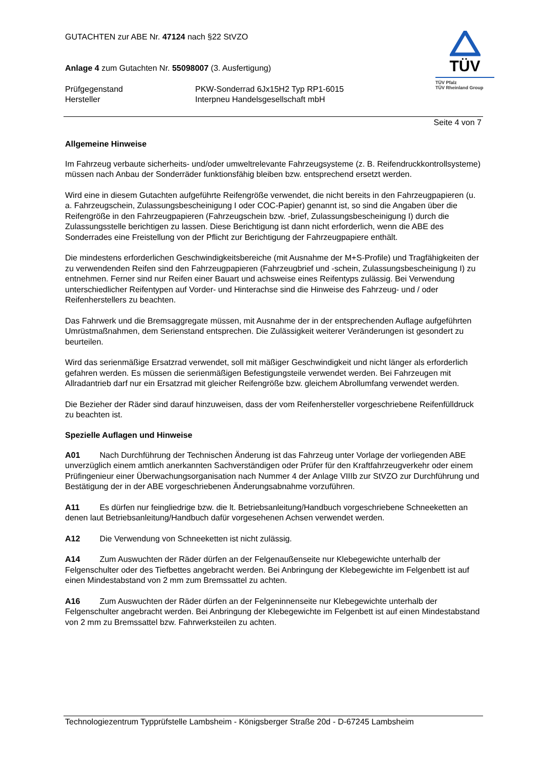TÜV
TÜV Pfalz
TÜV Rheinland Group
GUTACHTEN zur ABE Nr. 47124 nach §22 StVZO
Anlage 4 zum Gutachten Nr. 55098007 (3. Ausfertigung)
Prüfgegenstand PKW-Sonderrad 6Jx15H2 Typ RP1-6015
Hersteller Interpneu Handelsgesellschaft mbH
Seite 4 von 7
Allgemeine Hinweise
Im Fahrzeug verbaute sicherheits- und/oder umweltrelevante Fahrzeugsysteme (z. B. Reifendruckkontrollsysteme) müssen nach Anbau der Sonderräder funktionsfähig bleiben bzw. entsprechend ersetzt werden.
Wird eine in diesem Gutachten aufgeführte Reifengröße verwendet, die nicht bereits in den Fahrzeugpapieren (u. a. Fahrzeugschein, Zulassungsbescheinigung I oder COC-Papier) genannt ist, so sind die Angaben über die Reifengröße in den Fahrzeugpapieren (Fahrzeugschein bzw. -brief, Zulassungsbescheinigung I) durch die Zulassungsstelle berichtigen zu lassen. Diese Berichtigung ist dann nicht erforderlich, wenn die ABE des Sonderrades eine Freistellung von der Pflicht zur Berichtigung der Fahrzeugpapiere enthält.
Die mindestens erforderlichen Geschwindigkeitsbereiche (mit Ausnahme der M+S-Profile) und Tragfähigkeiten der zu verwendenden Reifen sind den Fahrzeugpapieren (Fahrzeugbrief und -schein, Zulassungsbescheinigung I) zu entnehmen. Ferner sind nur Reifen einer Bauart und achsweise eines Reifentyps zulässig. Bei Verwendung unterschiedlicher Reifentypen auf Vorder- und Hinterachse sind die Hinweise des Fahrzeug- und / oder Reifenherstellers zu beachten.
Das Fahrwerk und die Bremsaggregate müssen, mit Ausnahme der in der entsprechenden Auflage aufgeführten Umrüstmaßnahmen, dem Serienstand entsprechen. Die Zulässigkeit weiterer Veränderungen ist gesondert zu beurteilen.
Wird das serienmäßige Ersatzrad verwendet, soll mit mäßiger Geschwindigkeit und nicht länger als erforderlich gefahren werden. Es müssen die serienmäßigen Befestigungsteile verwendet werden. Bei Fahrzeugen mit Allradantrieb darf nur ein Ersatzrad mit gleicher Reifengröße bzw. gleichem Abrollumfang verwendet werden.
Die Bezieher der Räder sind darauf hinzuweisen, dass der vom Reifenhersteller vorgeschriebene Reifenfülldruck zu beachten ist.
Spezielle Auflagen und Hinweise
A01 Nach Durchführung der Technischen Änderung ist das Fahrzeug unter Vorlage der vorliegenden ABE unverzüglich einem amtlich anerkannten Sachverständigen oder Prüfer für den Kraftfahrzeugverkehr oder einem Prüfingenieur einer Überwachungsorganisation nach Nummer 4 der Anlage VIIIb zur StVZO zur Durchführung und Bestätigung der in der ABE vorgeschriebenen Änderungsabnahme vorzuführen.
A11 Es dürfen nur feingliedrige bzw. die lt. Betriebsanleitung/Handbuch vorgeschriebene Schneeketten an denen laut Betriebsanleitung/Handbuch dafür vorgesehenen Achsen verwendet werden.
A12 Die Verwendung von Schneeketten ist nicht zulässig.
A14 Zum Auswuchten der Räder dürfen an der Felgenaußenseite nur Klebegewichte unterhalb der Felgenschulter oder des Tiefbettes angebracht werden. Bei Anbringung der Klebegewichte im Felgenbett ist auf einen Mindestabstand von 2 mm zum Bremssattel zu achten.
A16 Zum Auswuchten der Räder dürfen an der Felgeninnenseite nur Klebegewichte unterhalb der Felgenschulter angebracht werden. Bei Anbringung der Klebegewichte im Felgenbett ist auf einen Mindestabstand von 2 mm zu Bremssattel bzw. Fahrwerksteilen zu achten.
Technologiezentrum Typprüfstelle Lambsheim - Königsberger Straße 20d - D-67245 Lambsheim